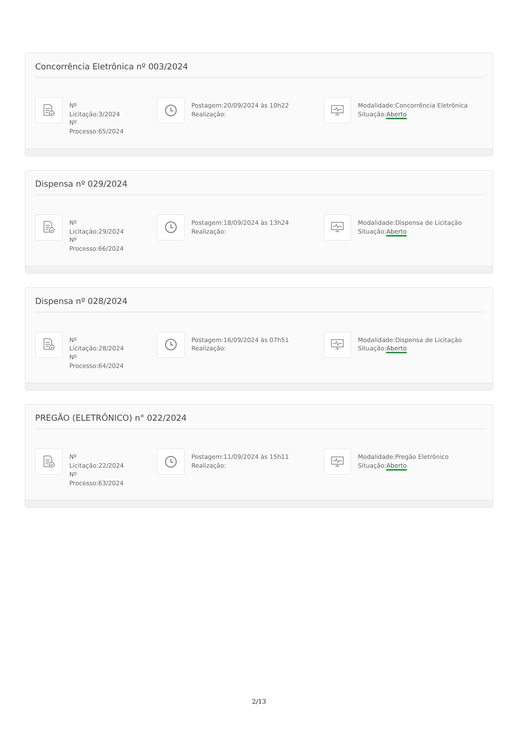Concorrência Eletrônica nº 003/2024
Nº Licitação:3/2024
Nº Processo:65/2024
Postagem:20/09/2024 às 10h22
Realização:
Modalidade:Concorrência Eletrônica
Situação:Aberto
Dispensa nº 029/2024
Nº
Licitação:29/2024
Nº
Processo:66/2024
Postagem:18/09/2024 às 13h24
Realização:
Modalidade:Dispensa de Licitação
Situação:Aberto
Dispensa nº 028/2024
Nº
Licitação:28/2024
Nº
Processo:64/2024
Postagem:16/09/2024 às 07h51
Realização:
Modalidade:Dispensa de Licitação
Situação:Aberto
PREGÃO (ELETRÔNICO) n° 022/2024
Nº
Licitação:22/2024
Nº
Processo:63/2024
Postagem:11/09/2024 às 15h11
Realização:
Modalidade:Pregão Eletrônico
Situação:Aberto
2/13